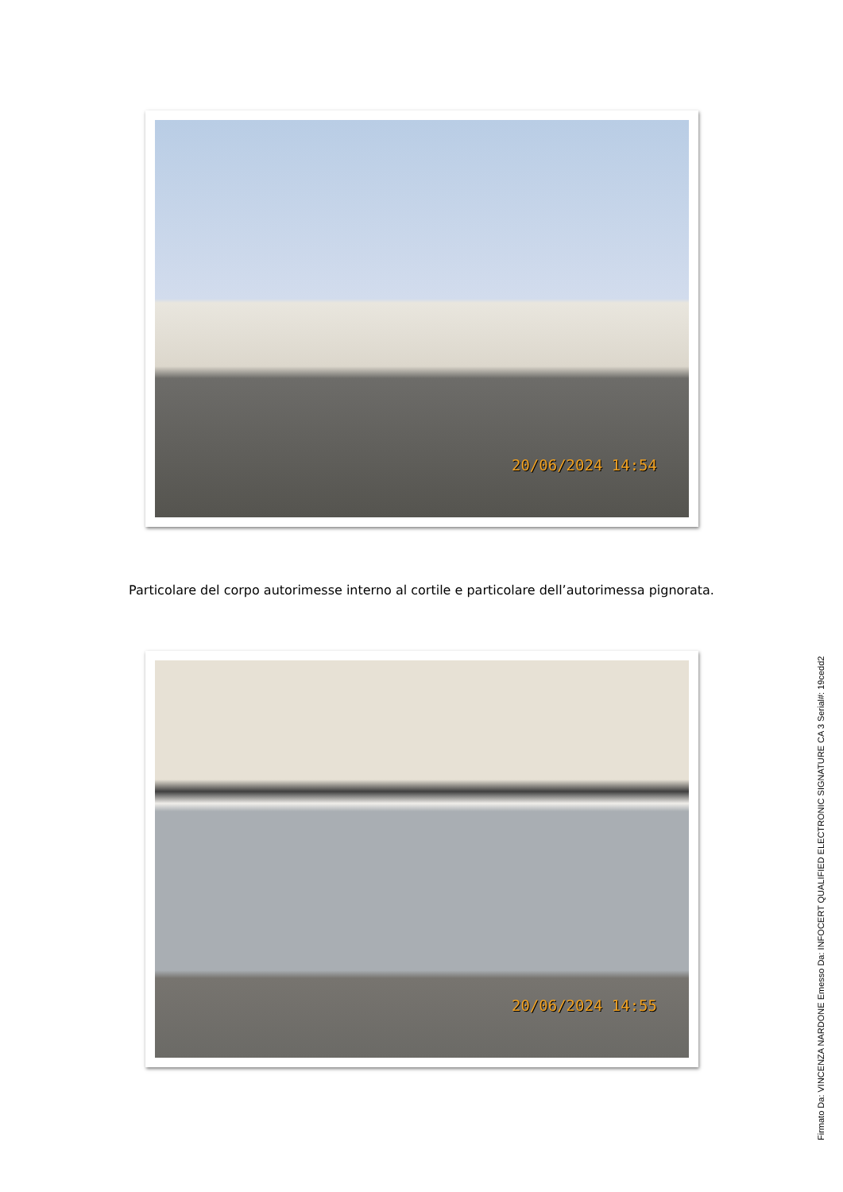20/06/2024 14:54
Particolare del corpo autorimesse interno al cortile e particolare dell’autorimessa pignorata.
20/06/2024 14:55
Firmato Da: VINCENZA NARDONE Emesso Da: INFOCERT QUALIFIED ELECTRONIC SIGNATURE CA 3 Serial#: 19cedd2